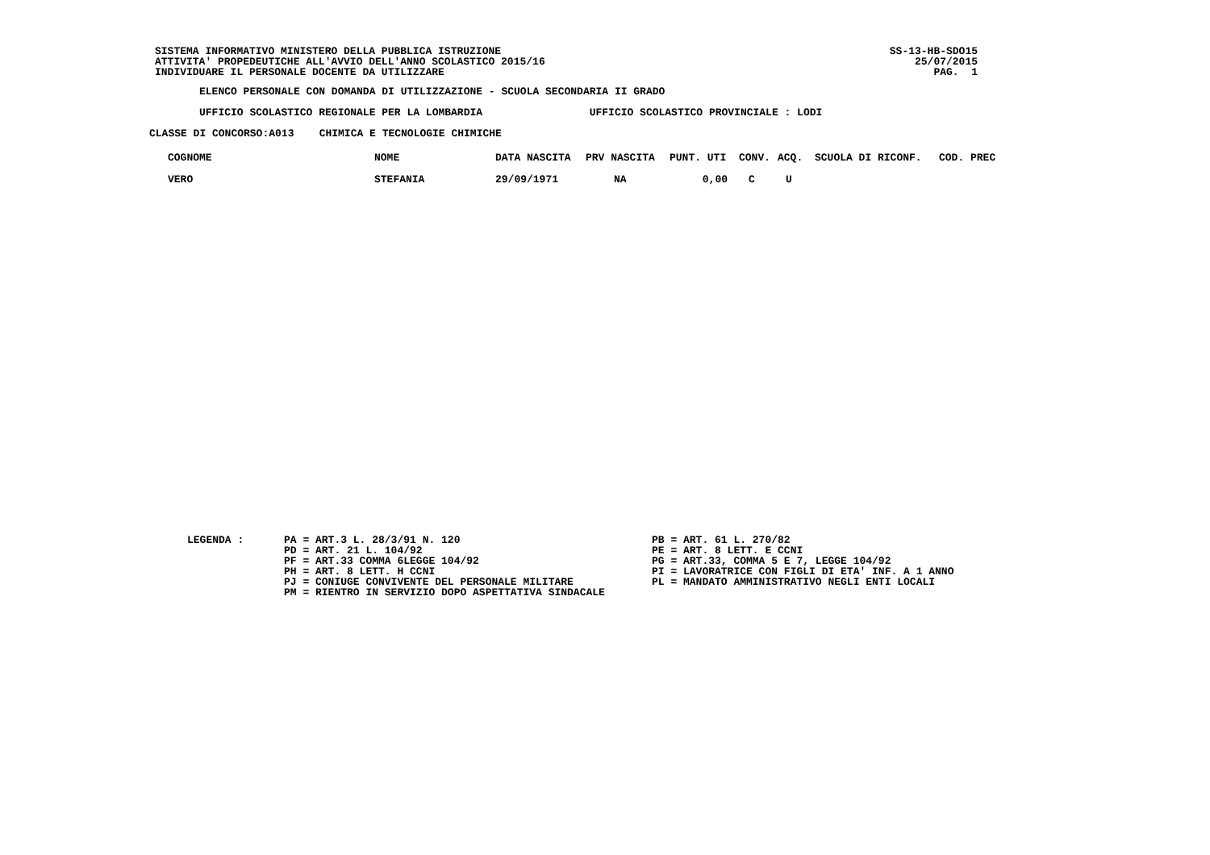SISTEMA INFORMATIVO MINISTERO DELLA PUBBLICA ISTRUZIONE
ATTIVITA' PROPEDEUTICHE ALL'AVVIO DELL'ANNO SCOLASTICO 2015/16
INDIVIDUARE IL PERSONALE DOCENTE DA UTILIZZARE
SS-13-HB-SDO15
25/07/2015
PAG. 1
ELENCO PERSONALE CON DOMANDA DI UTILIZZAZIONE - SCUOLA SECONDARIA II GRADO
UFFICIO SCOLASTICO REGIONALE PER LA LOMBARDIA UFFICIO SCOLASTICO PROVINCIALE : LODI
CLASSE DI CONCORSO:A013 CHIMICA E TECNOLOGIE CHIMICHE
| COGNOME | NOME | DATA NASCITA | PRV NASCITA | PUNT. UTI | CONV. | ACQ. | SCUOLA DI RICONF. | COD. PREC |
| --- | --- | --- | --- | --- | --- | --- | --- | --- |
| VERO | STEFANIA | 29/09/1971 | NA | 0,00 | C | U | | |
LEGENDA :
PA = ART.3 L. 28/3/91 N. 120
PD = ART. 21 L. 104/92
PF = ART.33 COMMA 6LEGGE 104/92
PH = ART. 8 LETT. H CCNI
PJ = CONIUGE CONVIVENTE DEL PERSONALE MILITARE
PM = RIENTRO IN SERVIZIO DOPO ASPETTATIVA SINDACALE
PB = ART. 61 L. 270/82
PE = ART. 8 LETT. E CCNI
PG = ART.33, COMMA 5 E 7, LEGGE 104/92
PI = LAVORATRICE CON FIGLI DI ETA' INF. A 1 ANNO
PL = MANDATO AMMINISTRATIVO NEGLI ENTI LOCALI